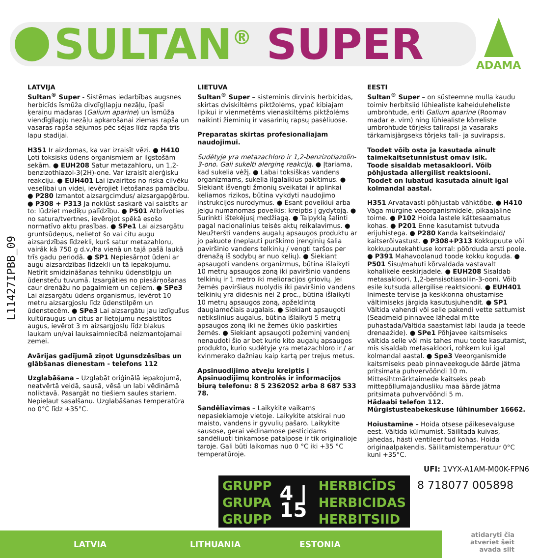SULTAN<sup>®</sup> SUPER
ADAMA
L11427IPBB_09
LATVIJA
Sultan<sup>®</sup> Super - Sistēmas iedarbības augsnes herbicīds īsmūža divdīgļlapju nezāļu, īpaši ķeraiņu madaras (Galium aparine) un īsmūža viendīgļlapju nezāļu apkarošanai ziemas rapša un vasaras rapša sējumos pēc sējas līdz rapša trīs lapu stadijai.
H351 Ir aizdomas, ka var izraisīt vēzi. ● H410 Ļoti toksisks ūdens organismiem ar ilgstošām sekām. ● EUH208 Satur metazahloru, un 1,2-benzizothiazol-3(2H)-one. Var izraisīt alerģisku reakciju. ● EUH401 Lai izvairītos no riska cilvēku veselībai un videi, ievērojiet lietošanas pamācību. ● P280 Izmantot aizsargcimdus/ aizsargapģērbu. ● P308 + P313 Ja noklūst saskarē vai saistīts ar to: lūdziet mediķu palīdzību. ● P501 Atbrīvoties no satura/tvertnes, ievērojot spēkā esošo normatīvo aktu prasības. ● SPe1 Lai aizsargātu gruntsūdeņus, nelietot šo vai citu augu aizsardzības līdzekli, kurš satur metazahloru, vairāk kā 750 g d.v./ha vienā un tajā pašā laukā trīs gadu periodā. ● SP1 Nepiesārņot ūdeni ar augu aizsardzības līdzekli un tā iepakojumu. Netīrīt smidzināšanas tehniku ūdenstilpju un ūdensteču tuvumā. Izsargāties no piesārņošanas caur drenāžu no pagalmiem un ceļiem. ● SPe3 Lai aizsargātu ūdens organismus, ievērot 10 metru aizsargjoslu līdz ūdenstilpēm un ūdenstecēm. ● SPe3 Lai aizsargātu jau izdīgušus kultūraugus un citus ar lietojumu nesaistītos augus, ievērot 3 m aizsargjoslu līdz blakus laukam un/vai lauksaimniecībā neizmantojamai zemei.
Avārijas gadījumā ziņot Ugunsdzēsības un glābšanas dienestam - telefons 112
Uzglabāšana – Uzglabāt oriģinālā iepakojumā, neatvērtā veidā, sausā, vēsā un labi vēdināmā noliktavā. Pasargāt no tiešiem saules stariem. Nepieļaut sasalšanu. Uzglabāšanas temperatūra no 0°C līdz +35°C.
LIETUVA
Sultan<sup>®</sup> Super – sisteminis dirvinis herbicidas, skirtas dviskiltėms piktžolėms, ypač kibiajam lipikui ir vienmetėms vienaskiltėms piktžolėms naikinti žieminių ir vasarinių rapsų pasėliuose.
Preparatas skirtas profesionaliajam naudojimui.
Sudėtyje yra metazachloro ir 1,2-benzizotiazolin-3-ono. Gali sukelti alerginę reakciją. ● Įtariama, kad sukelia vėžį. ● Labai toksiškas vandens organizmams, sukelia ilgalaikius pakitimus. ● Siekiant išvengti žmonių sveikatai ir aplinkai keliamos rizikos, būtina vykdyti naudojimo instrukcijos nurodymus. ● Esant poveikiui arba jeigu numanomas poveikis: kreiptis į gydytoją. ● Surinkti ištekėjusį medžiagą. ● Talpyklą šalinti pagal nacionalinius teisės aktų reikalavimus. ● Neužteršti vandens augalų apsaugos produktu ar jo pakuote (neplauti purškimo įrenginių šalia paviršinio vandens telkinių / vengti taršos per drenažą iš sodybų ar nuo kelių). ● Siekiant apsaugoti vandens organizmus, būtina išlaikyti 10 metrų apsaugos zoną iki paviršinio vandens telkinių ir 1 metro iki melioracijos griovių. Jei žemės paviršiaus nuolydis iki paviršinio vandens telkinių yra didesnis nei 2 proc., būtina išlaikyti 10 metrų apsaugos zoną, apželdintą daugiamečiais augalais. ● Siekiant apsaugoti netikslinius augalus, būtina išlaikyti 5 metrų apsaugos zoną iki ne žemės ūkio paskirties žemės. ● Siekiant apsaugoti požeminį vandenį nenaudoti šio ar bet kurio kito augalų apsaugos produkto, kurio sudėtyje yra metazachloro ir / ar kvinmerako dažniau kaip kartą per trejus metus.
Apsinuodijimo atveju kreiptis į Apsinuodijimų kontrolės ir informacijos biurą telefonu: 8 5 2362052 arba 8 687 533 78.
Sandėliavimas – Laikykite vaikams nepasiekiamoje vietoje. Laikykite atskirai nuo maisto, vandens ir gyvulių pašaro. Laikykite sausose, gerai vėdinamose pesticidams sandėliuoti tinkamose patalpose ir tik originalioje taroje. Gali būti laikomas nuo 0 °C iki +35 °C temperatūroje.
EESTI
Sultan<sup>®</sup> Super – on süsteemne mulla kaudu toimiv herbitsiid lühiealiste kaheiduleheliste umbrohtude, eriti Galium aparine (Roomav madar e. virn) ning lühiealiste kõrreliste umbrohtude tõrjeks talirapsi ja vasaraks tärkamisjärgseks tõrjeks tali- ja suvirapsis.
Toodet võib osta ja kasutada ainult taimekaitsetunnistust omav isik.
Toode sisaldab metasakloori. Võib põhjustada allergilist reaktsiooni.
Toodet on lubatud kasutada ainult igal kolmandal aastal.
H351 Arvatavasti põhjustab vähktõbe. ● H410 Väga mürgine veeorganismidele, pikaajaline toime. ● P102 Hoida lastele kättesaamatus kohas. ● P201 Enne kasutamist tutvuda erijuhistega. ● P280 Kanda kaitsekindaid/ kaitserõivastust. ● P308+P313 Kokkupuute või kokkupuutekahtluse korral: pöörduda arsti poole. ● P391 Mahavoolanud toode kokku koguda. ● P501 Sisu/mahuti kõrvaldada vastavalt kohalikele eeskirjadele. ● EUH208 Sisaldab metasakloori, 1,2-bensisotiasoliin-3-ooni. Võib esile kutsuda allergilise reaktsiooni. ● EUH401 Inimeste tervise ja keskkonna ohustamise vältimiseks järgida kasutusjuhendit. ● SP1 Vältida vahendi või selle pakendi vette sattumist (Seadmeid pinnavee lähedal mitte puhastada/Vältida saastamist läbi lauda ja teede drenaažide). ● SPe1 Põhjavee kaitsmiseks vältida selle või mis tahes muu toote kasutamist, mis sisaldab metasakloori, rohkem kui igal kolmandal aastal. ● Spe3 Veeorganismide kaitsmiseks peab pinnaveekogude äärde jätma pritsimata puhvervööndi 10 m. Mittesihtmärktaimede kaitseks peab mittepõllumajandusliku maa äärde jätma pritsimata puhvervööndi 5 m.
Hädaabi telefon 112. Mürgistusteabekeskuse lühinumber 16662.
Hoiustamine – Hoida otsese päikesevalguse eest. Vältida külmumist. Säilitada kuivas, jahedas, hästi ventileeritud kohas. Hoida originaalpakendis. Säilitamistemperatuur 0°C kuni +35°C.
UFI: 1VYX-A1AM-M00K-FPN6
GRUPP
GRUPA
GRUPP
4 | 15
HERBICĪDS
HERBICIDAS
HERBITSIID
8 718077 005898
LATVIA LITHUANIA ESTONIA
atidaryti čia
atveriet šeit
avada siit